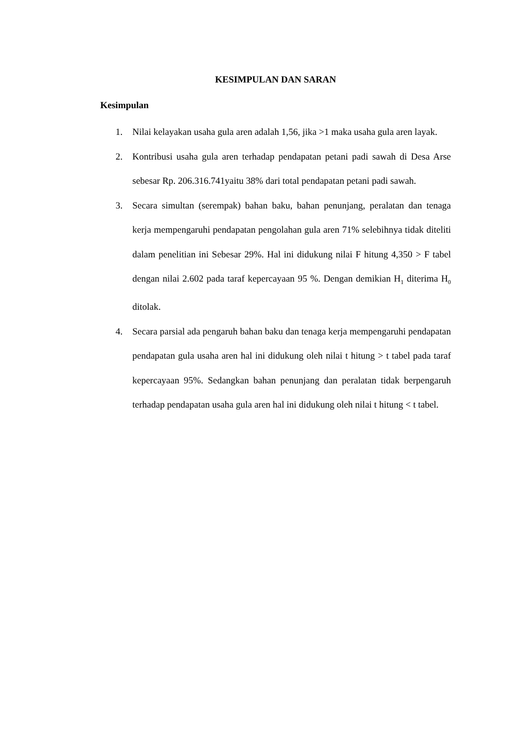KESIMPULAN DAN SARAN
Kesimpulan
1. Nilai kelayakan usaha gula aren adalah 1,56, jika >1 maka usaha gula aren layak.
2. Kontribusi usaha gula aren terhadap pendapatan petani padi sawah di Desa Arse sebesar Rp. 206.316.741yaitu 38% dari total pendapatan petani padi sawah.
3. Secara simultan (serempak) bahan baku, bahan penunjang, peralatan dan tenaga kerja mempengaruhi pendapatan pengolahan gula aren 71% selebihnya tidak diteliti dalam penelitian ini Sebesar 29%. Hal ini didukung nilai F hitung 4,350 > F tabel dengan nilai 2.602 pada taraf kepercayaan 95 %. Dengan demikian H<sub>1</sub> diterima H<sub>0</sub> ditolak.
4. Secara parsial ada pengaruh bahan baku dan tenaga kerja mempengaruhi pendapatan pendapatan gula usaha aren hal ini didukung oleh nilai t hitung > t tabel pada taraf kepercayaan 95%. Sedangkan bahan penunjang dan peralatan tidak berpengaruh terhadap pendapatan usaha gula aren hal ini didukung oleh nilai t hitung < t tabel.